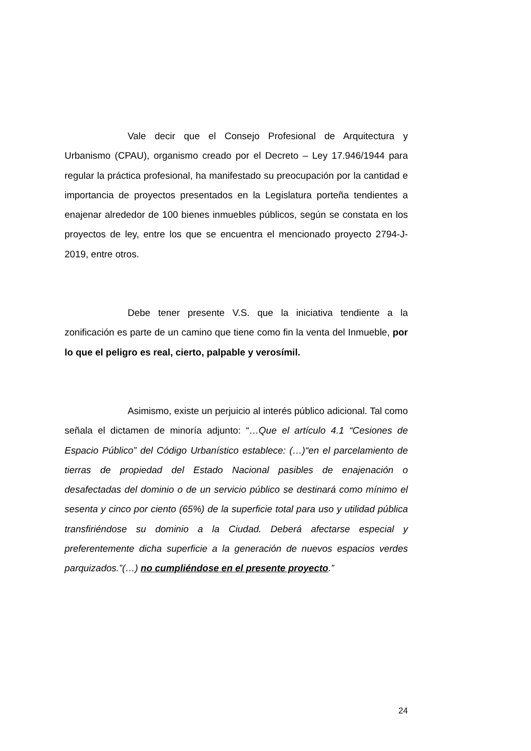Vale decir que el Consejo Profesional de Arquitectura y Urbanismo (CPAU), organismo creado por el Decreto – Ley 17.946/1944 para regular la práctica profesional, ha manifestado su preocupación por la cantidad e importancia de proyectos presentados en la Legislatura porteña tendientes a enajenar alrededor de 100 bienes inmuebles públicos, según se constata en los proyectos de ley, entre los que se encuentra el mencionado proyecto 2794-J-2019, entre otros.
Debe tener presente V.S. que la iniciativa tendiente a la zonificación es parte de un camino que tiene como fin la venta del Inmueble, por lo que el peligro es real, cierto, palpable y verosímil.
Asimismo, existe un perjuicio al interés público adicional. Tal como señala el dictamen de minoría adjunto: “…Que el artículo 4.1 “Cesiones de Espacio Público” del Código Urbanístico establece: (…)“en el parcelamiento de tierras de propiedad del Estado Nacional pasibles de enajenación o desafectadas del dominio o de un servicio público se destinará como mínimo el sesenta y cinco por ciento (65%) de la superficie total para uso y utilidad pública transfiriéndose su dominio a la Ciudad. Deberá afectarse especial y preferentemente dicha superficie a la generación de nuevos espacios verdes parquizados.”(…) no cumpliéndose en el presente proyecto.”
24